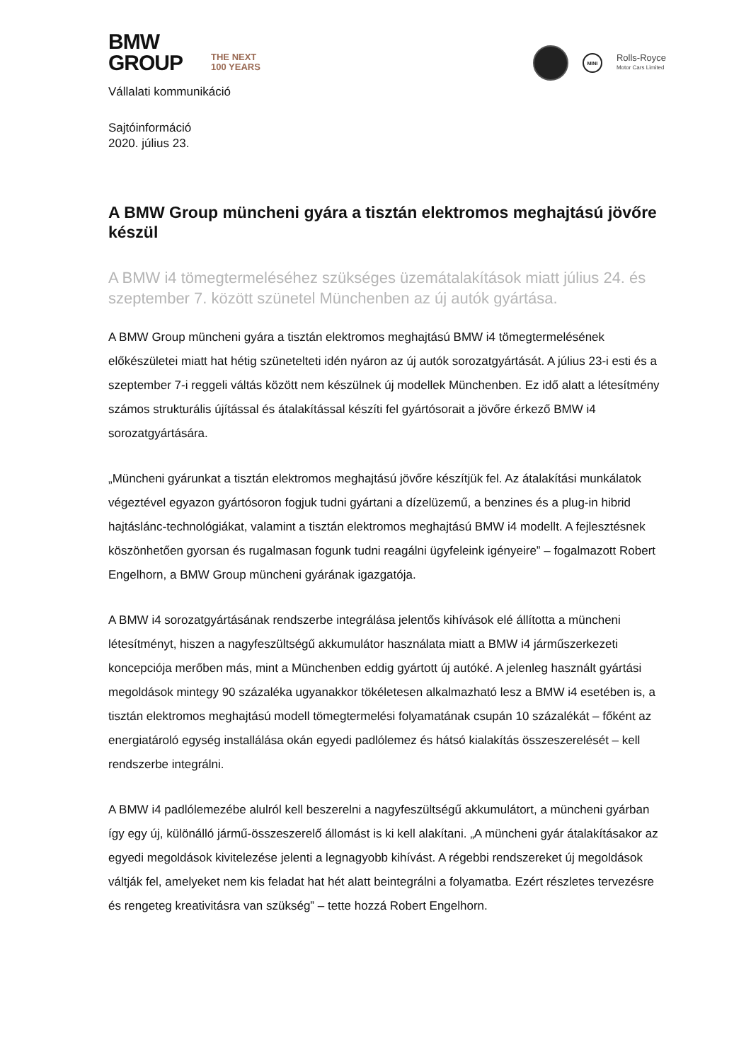BMW
GROUP
THE NEXT
100 YEARS
MINI
Rolls-Royce
Motor Cars Limited
Vállalati kommunikáció
Sajtóinformáció
2020. július 23.
A BMW Group müncheni gyára a tisztán elektromos meghajtású jövőre készül
A BMW i4 tömegtermeléséhez szükséges üzemátalakítások miatt július 24. és szeptember 7. között szünetel Münchenben az új autók gyártása.
A BMW Group müncheni gyára a tisztán elektromos meghajtású BMW i4 tömegtermelésének előkészületei miatt hat hétig szünetelteti idén nyáron az új autók sorozatgyártását. A július 23-i esti és a szeptember 7-i reggeli váltás között nem készülnek új modellek Münchenben. Ez idő alatt a létesítmény számos strukturális újítással és átalakítással készíti fel gyártósorait a jövőre érkező BMW i4 sorozatgyártására.
„Müncheni gyárunkat a tisztán elektromos meghajtású jövőre készítjük fel. Az átalakítási munkálatok végeztével egyazon gyártósoron fogjuk tudni gyártani a dízelüzemű, a benzines és a plug-in hibrid hajtáslánc-technológiákat, valamint a tisztán elektromos meghajtású BMW i4 modellt. A fejlesztésnek köszönhetően gyorsan és rugalmasan fogunk tudni reagálni ügyfeleink igényeire” – fogalmazott Robert Engelhorn, a BMW Group müncheni gyárának igazgatója.
A BMW i4 sorozatgyártásának rendszerbe integrálása jelentős kihívások elé állította a müncheni létesítményt, hiszen a nagyfeszültségű akkumulátor használata miatt a BMW i4 járműszerkezeti koncepciója merőben más, mint a Münchenben eddig gyártott új autóké. A jelenleg használt gyártási megoldások mintegy 90 százaléka ugyanakkor tökéletesen alkalmazható lesz a BMW i4 esetében is, a tisztán elektromos meghajtású modell tömegtermelési folyamatának csupán 10 százalékát – főként az energiatároló egység installálása okán egyedi padlólemez és hátsó kialakítás összeszerelését – kell rendszerbe integrálni.
A BMW i4 padlólemezébe alulról kell beszerelni a nagyfeszültségű akkumulátort, a müncheni gyárban így egy új, különálló jármű-összeszerelő állomást is ki kell alakítani. „A müncheni gyár átalakításakor az egyedi megoldások kivitelezése jelenti a legnagyobb kihívást. A régebbi rendszereket új megoldások váltják fel, amelyeket nem kis feladat hat hét alatt beintegrálni a folyamatba. Ezért részletes tervezésre és rengeteg kreativitásra van szükség” – tette hozzá Robert Engelhorn.